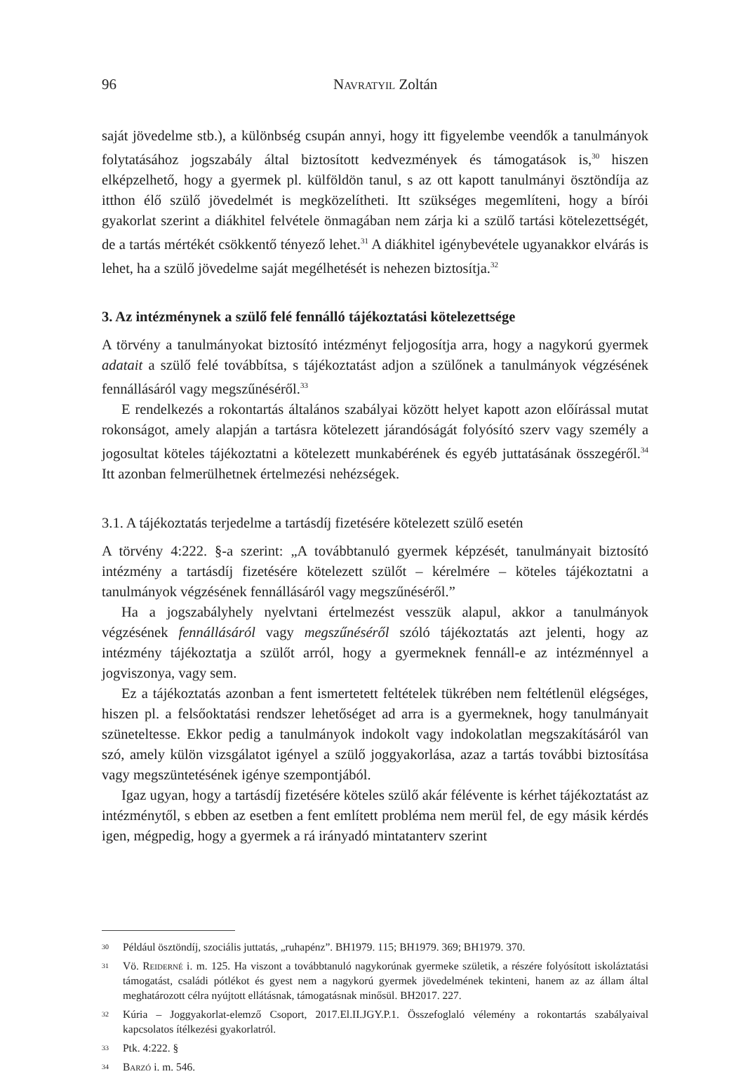96 Navratyil Zoltán
saját jövedelme stb.), a különbség csupán annyi, hogy itt figyelembe veendők a tanulmányok folytatásához jogszabály által biztosított kedvezmények és támogatások is,<sup>30</sup> hiszen elképzelhető, hogy a gyermek pl. külföldön tanul, s az ott kapott tanulmányi ösztöndíja az itthon élő szülő jövedelmét is megközelítheti. Itt szükséges megemlíteni, hogy a bírói gyakorlat szerint a diákhitel felvétele önmagában nem zárja ki a szülő tartási kötelezettségét, de a tartás mértékét csökkentő tényező lehet.<sup>31</sup> A diákhitel igénybevétele ugyanakkor elvárás is lehet, ha a szülő jövedelme saját megélhetését is nehezen biztosítja.<sup>32</sup>
3. Az intézménynek a szülő felé fennálló tájékoztatási kötelezettsége
A törvény a tanulmányokat biztosító intézményt feljogosítja arra, hogy a nagykorú gyermek adatait a szülő felé továbbítsa, s tájékoztatást adjon a szülőnek a tanulmányok végzésének fennállásáról vagy megszűnéséről.<sup>33</sup>
E rendelkezés a rokontartás általános szabályai között helyet kapott azon előírással mutat rokonságot, amely alapján a tartásra kötelezett járandóságát folyósító szerv vagy személy a jogosultat köteles tájékoztatni a kötelezett munkabérének és egyéb juttatásának összegéről.<sup>34</sup> Itt azonban felmerülhetnek értelmezési nehézségek.
3.1. A tájékoztatás terjedelme a tartásdíj fizetésére kötelezett szülő esetén
A törvény 4:222. §-a szerint: „A továbbtanuló gyermek képzését, tanulmányait biztosító intézmény a tartásdíj fizetésére kötelezett szülőt – kérelmére – köteles tájékoztatni a tanulmányok végzésének fennállásáról vagy megszűnéséről.”
Ha a jogszabályhely nyelvtani értelmezést vesszük alapul, akkor a tanulmányok végzésének fennállásáról vagy megszűnéséről szóló tájékoztatás azt jelenti, hogy az intézmény tájékoztatja a szülőt arról, hogy a gyermeknek fennáll-e az intézménnyel a jogviszonya, vagy sem.
Ez a tájékoztatás azonban a fent ismertetett feltételek tükrében nem feltétlenül elégséges, hiszen pl. a felsőoktatási rendszer lehetőséget ad arra is a gyermeknek, hogy tanulmányait szüneteltesse. Ekkor pedig a tanulmányok indokolt vagy indokolatlan megszakításáról van szó, amely külön vizsgálatot igényel a szülő joggyakorlása, azaz a tartás további biztosítása vagy megszüntetésének igénye szempontjából.
Igaz ugyan, hogy a tartásdíj fizetésére köteles szülő akár félévente is kérhet tájékoztatást az intézménytől, s ebben az esetben a fent említett probléma nem merül fel, de egy másik kérdés igen, mégpedig, hogy a gyermek a rá irányadó mintatanterv szerint
30 Például ösztöndíj, szociális juttatás, „ruhapénz”. BH1979. 115; BH1979. 369; BH1979. 370.
31 Vö. Reiderné i. m. 125. Ha viszont a továbbtanuló nagykorúnak gyermeke születik, a részére folyósított iskoláztatási támogatást, családi pótlékot és gyest nem a nagykorú gyermek jövedelmének tekinteni, hanem az az állam által meghatározott célra nyújtott ellátásnak, támogatásnak minősül. BH2017. 227.
32 Kúria – Joggyakorlat-elemző Csoport, 2017.El.II.JGY.P.1. Összefoglaló vélemény a rokontartás szabályaival kapcsolatos ítélkezési gyakorlatról.
33 Ptk. 4:222. §
34 Barzó i. m. 546.